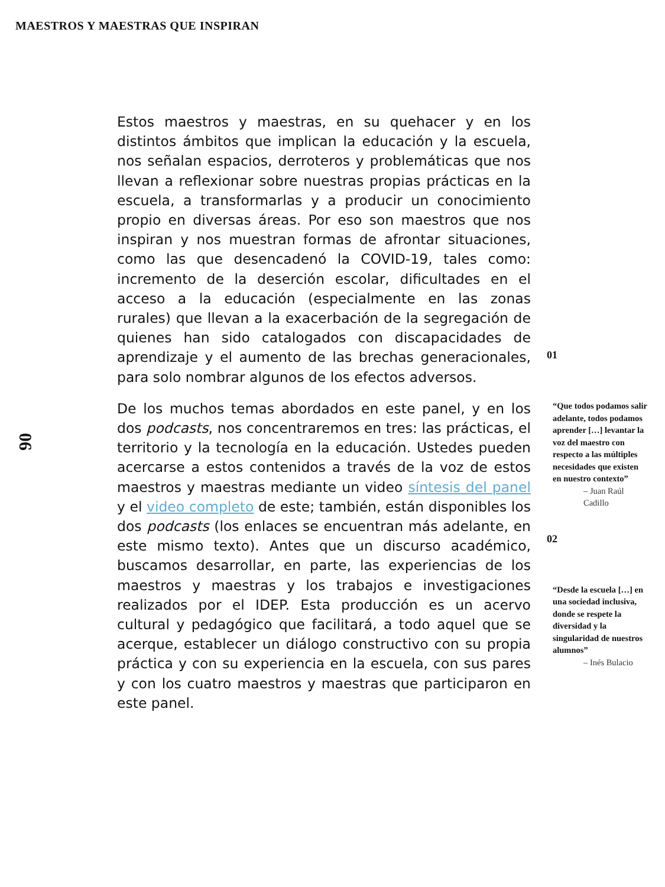MAESTROS Y MAESTRAS QUE INSPIRAN
Estos maestros y maestras, en su quehacer y en los distintos ámbitos que implican la educación y la escuela, nos señalan espacios, derroteros y problemáticas que nos llevan a reflexionar sobre nuestras propias prácticas en la escuela, a transformarlas y a producir un conocimiento propio en diversas áreas. Por eso son maestros que nos inspiran y nos muestran formas de afrontar situaciones, como las que desencadenó la COVID-19, tales como: incremento de la deserción escolar, dificultades en el acceso a la educación (especialmente en las zonas rurales) que llevan a la exacerbación de la segregación de quienes han sido catalogados con discapacidades de aprendizaje y el aumento de las brechas generacionales, para solo nombrar algunos de los efectos adversos.
De los muchos temas abordados en este panel, y en los dos podcasts, nos concentraremos en tres: las prácticas, el territorio y la tecnología en la educación. Ustedes pueden acercarse a estos contenidos a través de la voz de estos maestros y maestras mediante un video síntesis del panel y el video completo de este; también, están disponibles los dos podcasts (los enlaces se encuentran más adelante, en este mismo texto). Antes que un discurso académico, buscamos desarrollar, en parte, las experiencias de los maestros y maestras y los trabajos e investigaciones realizados por el IDEP. Esta producción es un acervo cultural y pedagógico que facilitará, a todo aquel que se acerque, establecer un diálogo constructivo con su propia práctica y con su experiencia en la escuela, con sus pares y con los cuatro maestros y maestras que participaron en este panel.
06
01
“Que todos podamos salir adelante, todos podamos aprender […] levantar la voz del maestro con respecto a las múltiples necesidades que existen en nuestro contexto”
– Juan Raúl Cadillo
02
“Desde la escuela […] en una sociedad inclusiva, donde se respete la diversidad y la singularidad de nuestros alumnos”
– Inés Bulacio